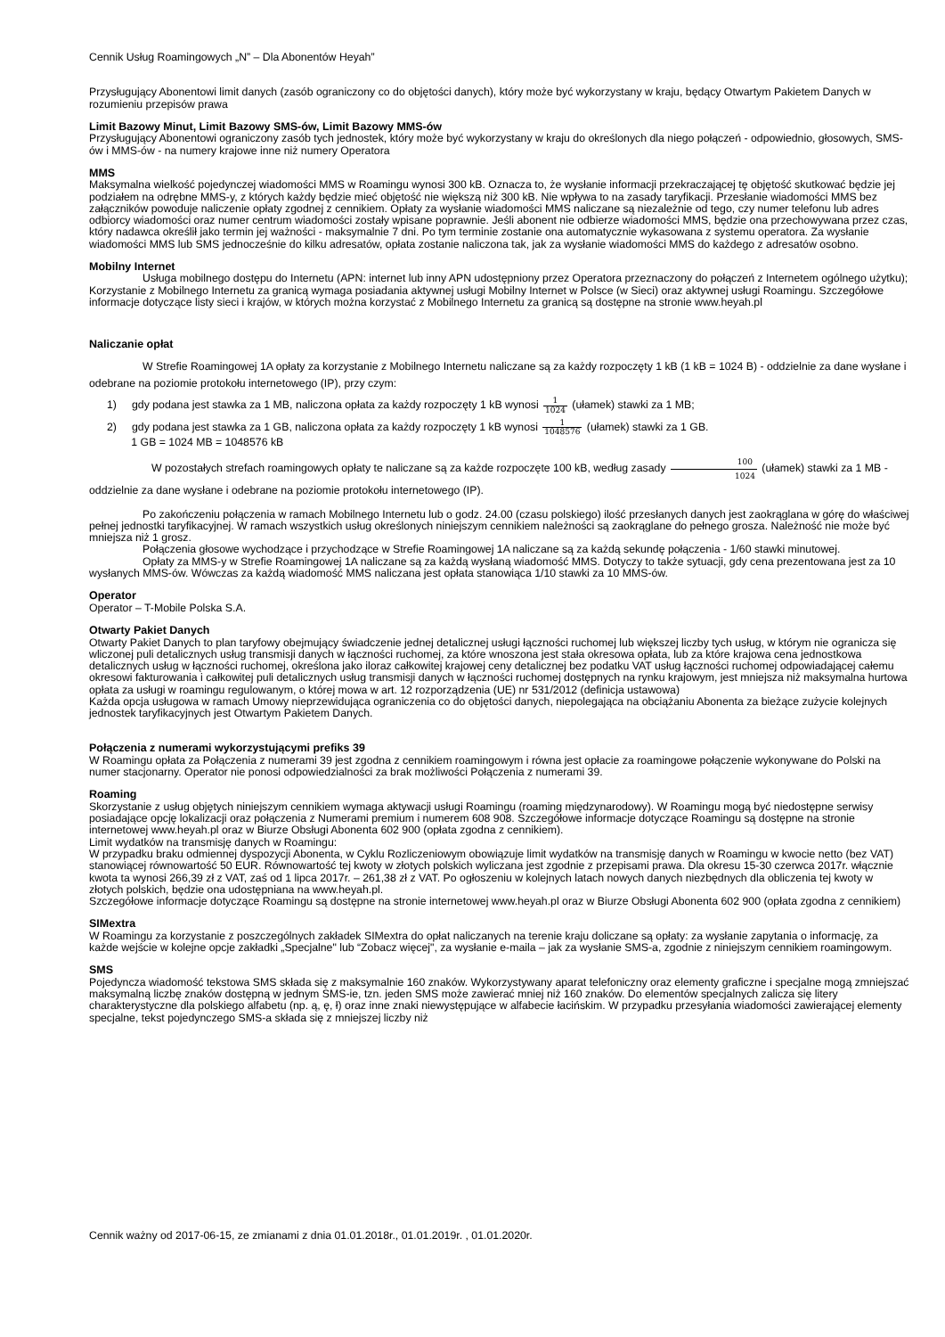Cennik Usług Roamingowych „N” – Dla Abonentów Heyah”
Przysługujący Abonentowi limit danych (zasób ograniczony co do objętości danych), który może być wykorzystany w kraju, będący Otwartym Pakietem Danych w rozumieniu przepisów prawa
Limit Bazowy Minut, Limit Bazowy SMS-ów, Limit Bazowy MMS-ów
Przysługujący Abonentowi ograniczony zasób tych jednostek, który może być wykorzystany w kraju do określonych dla niego połączeń - odpowiednio, głosowych, SMS-ów i MMS-ów - na numery krajowe inne niż numery Operatora
MMS
Maksymalna wielkość pojedynczej wiadomości MMS w Roamingu wynosi 300 kB. Oznacza to, że wysłanie informacji przekraczającej tę objętość skutkować będzie jej podziałem na odrębne MMS-y, z których każdy będzie mieć objętość nie większą niż 300 kB. Nie wpływa to na zasady taryfikacji. Przesłanie wiadomości MMS bez załączników powoduje naliczenie opłaty zgodnej z cennikiem. Opłaty za wysłanie wiadomości MMS naliczane są niezależnie od tego, czy numer telefonu lub adres odbiorcy wiadomości oraz numer centrum wiadomości zostały wpisane poprawnie. Jeśli abonent nie odbierze wiadomości MMS, będzie ona przechowywana przez czas, który nadawca określił jako termin jej ważności - maksymalnie 7 dni. Po tym terminie zostanie ona automatycznie wykasowana z systemu operatora. Za wysłanie wiadomości MMS lub SMS jednocześnie do kilku adresatów, opłata zostanie naliczona tak, jak za wysłanie wiadomości MMS do każdego z adresatów osobno.
Mobilny Internet
Usługa mobilnego dostępu do Internetu (APN: internet lub inny APN udostępniony przez Operatora przeznaczony do połączeń z Internetem ogólnego użytku); Korzystanie z Mobilnego Internetu za granicą wymaga posiadania aktywnej usługi Mobilny Internet w Polsce (w Sieci) oraz aktywnej usługi Roamingu. Szczegółowe informacje dotyczące listy sieci i krajów, w których można korzystać z Mobilnego Internetu za granicą są dostępne na stronie www.heyah.pl
Naliczanie opłat
W Strefie Roamingowej 1A opłaty za korzystanie z Mobilnego Internetu naliczane są za każdy rozpoczęty 1 kB (1 kB = 1024 B) - oddzielnie za dane wysłane i odebrane na poziomie protokołu internetowego (IP), przy czym:
1) gdy podana jest stawka za 1 MB, naliczona opłata za każdy rozpoczęty 1 kB wynosi 1 1024 (ułamek) stawki za 1 MB;
2) gdy podana jest stawka za 1 GB, naliczona opłata za każdy rozpoczęty 1 kB wynosi 1 1048576 (ułamek) stawki za 1 GB.
1 GB = 1024 MB = 1048576 kB
W pozostałych strefach roamingowych opłaty te naliczane są za każde rozpoczęte 100 kB, według zasady 100 1024 (ułamek) stawki za 1 MB - oddzielnie za dane wysłane i odebrane na poziomie protokołu internetowego (IP).
Po zakończeniu połączenia w ramach Mobilnego Internetu lub o godz. 24.00 (czasu polskiego) ilość przesłanych danych jest zaokrąglana w górę do właściwej pełnej jednostki taryfikacyjnej. W ramach wszystkich usług określonych niniejszym cennikiem należności są zaokrąglane do pełnego grosza. Należność nie może być mniejsza niż 1 grosz.
Połączenia głosowe wychodzące i przychodzące w Strefie Roamingowej 1A naliczane są za każdą sekundę połączenia - 1/60 stawki minutowej.
Opłaty za MMS-y w Strefie Roamingowej 1A naliczane są za każdą wysłaną wiadomość MMS. Dotyczy to także sytuacji, gdy cena prezentowana jest za 10 wysłanych MMS-ów. Wówczas za każdą wiadomość MMS naliczana jest opłata stanowiąca 1/10 stawki za 10 MMS-ów.
Operator
Operator – T-Mobile Polska S.A.
Otwarty Pakiet Danych
Otwarty Pakiet Danych to plan taryfowy obejmujący świadczenie jednej detalicznej usługi łączności ruchomej lub większej liczby tych usług, w którym nie ogranicza się wliczonej puli detalicznych usług transmisji danych w łączności ruchomej, za które wnoszona jest stała okresowa opłata, lub za które krajowa cena jednostkowa detalicznych usług w łączności ruchomej, określona jako iloraz całkowitej krajowej ceny detalicznej bez podatku VAT usług łączności ruchomej odpowiadającej całemu okresowi fakturowania i całkowitej puli detalicznych usług transmisji danych w łączności ruchomej dostępnych na rynku krajowym, jest mniejsza niż maksymalna hurtowa opłata za usługi w roamingu regulowanym, o której mowa w art. 12 rozporządzenia (UE) nr 531/2012 (definicja ustawowa)
Każda opcja usługowa w ramach Umowy nieprzewidująca ograniczenia co do objętości danych, niepolegająca na obciążaniu Abonenta za bieżące zużycie kolejnych jednostek taryfikacyjnych jest Otwartym Pakietem Danych.
Połączenia z numerami wykorzystującymi prefiks 39
W Roamingu opłata za Połączenia z numerami 39 jest zgodna z cennikiem roamingowym i równa jest opłacie za roamingowe połączenie wykonywane do Polski na numer stacjonarny. Operator nie ponosi odpowiedzialności za brak możliwości Połączenia z numerami 39.
Roaming
Skorzystanie z usług objętych niniejszym cennikiem wymaga aktywacji usługi Roamingu (roaming międzynarodowy). W Roamingu mogą być niedostępne serwisy posiadające opcję lokalizacji oraz połączenia z Numerami premium i numerem 608 908. Szczegółowe informacje dotyczące Roamingu są dostępne na stronie internetowej www.heyah.pl oraz w Biurze Obsługi Abonenta 602 900 (opłata zgodna z cennikiem).
Limit wydatków na transmisję danych w Roamingu:
W przypadku braku odmiennej dyspozycji Abonenta, w Cyklu Rozliczeniowym obowiązuje limit wydatków na transmisję danych w Roamingu w kwocie netto (bez VAT) stanowiącej równowartość 50 EUR. Równowartość tej kwoty w złotych polskich wyliczana jest zgodnie z przepisami prawa. Dla okresu 15-30 czerwca 2017r. włącznie kwota ta wynosi 266,39 zł z VAT, zaś od 1 lipca 2017r. – 261,38 zł z VAT. Po ogłoszeniu w kolejnych latach nowych danych niezbędnych dla obliczenia tej kwoty w złotych polskich, będzie ona udostępniana na www.heyah.pl.
Szczegółowe informacje dotyczące Roamingu są dostępne na stronie internetowej www.heyah.pl oraz w Biurze Obsługi Abonenta 602 900 (opłata zgodna z cennikiem)
SIMextra
W Roamingu za korzystanie z poszczególnych zakładek SIMextra do opłat naliczanych na terenie kraju doliczane są opłaty: za wysłanie zapytania o informację, za każde wejście w kolejne opcje zakładki „Specjalne" lub “Zobacz więcej", za wysłanie e-maila – jak za wysłanie SMS-a, zgodnie z niniejszym cennikiem roamingowym.
SMS
Pojedyncza wiadomość tekstowa SMS składa się z maksymalnie 160 znaków. Wykorzystywany aparat telefoniczny oraz elementy graficzne i specjalne mogą zmniejszać maksymalną liczbę znaków dostępną w jednym SMS-ie, tzn. jeden SMS może zawierać mniej niż 160 znaków. Do elementów specjalnych zalicza się litery charakterystyczne dla polskiego alfabetu (np. ą, ę, ł) oraz inne znaki niewystępujące w alfabecie łacińskim. W przypadku przesyłania wiadomości zawierającej elementy specjalne, tekst pojedynczego SMS-a składa się z mniejszej liczby niż
Cennik ważny od 2017-06-15, ze zmianami z dnia 01.01.2018r., 01.01.2019r. , 01.01.2020r.